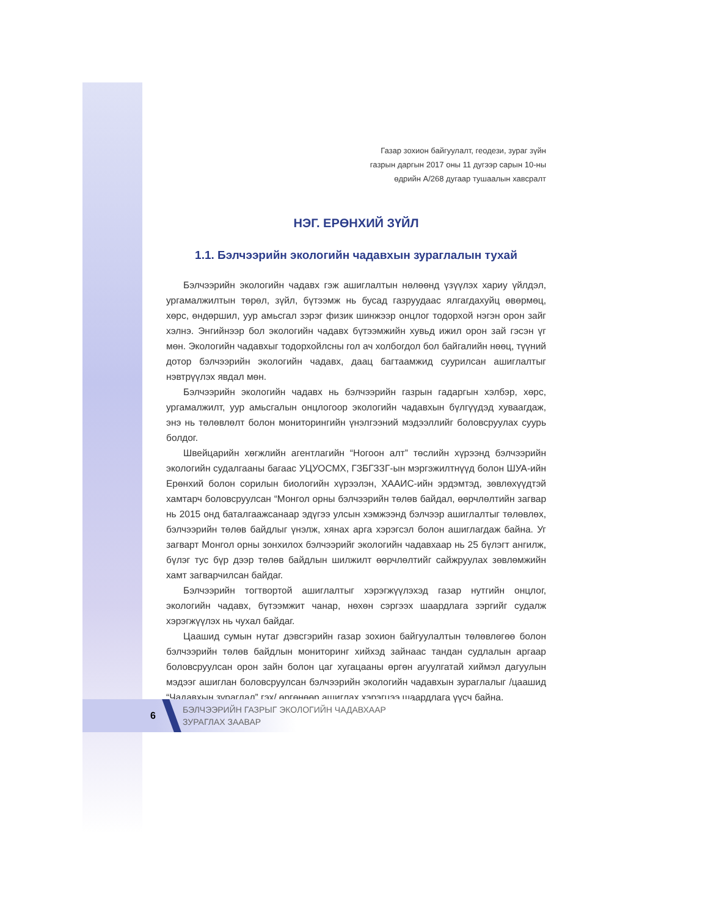Газар зохион байгуулалт, геодези, зураг зүйн
газрын даргын 2017 оны 11 дугээр сарын 10-ны
өдрийн А/268 дугаар тушаалын хавсралт
НЭГ. ЕРӨНХИЙ ЗҮЙЛ
1.1. Бэлчээрийн экологийн чадавхын зураглалын тухай
Бэлчээрийн экологийн чадавх гэж ашиглалтын нөлөөнд үзүүлэх хариу үйлдэл, ургамалжилтын төрөл, зүйл, бүтээмж нь бусад газруудаас ялгагдахуйц өвөрмөц, хөрс, өндөршил, уур амьсгал зэрэг физик шинжээр онцлог тодорхой нэгэн орон зайг хэлнэ. Энгийнээр бол экологийн чадавх бүтээмжийн хувьд ижил орон зай гэсэн үг мөн. Экологийн чадавхыг тодорхойлсны гол ач холбогдол бол байгалийн нөөц, түүний дотор бэлчээрийн экологийн чадавх, даац багтаамжид суурилсан ашиглалтыг нэвтрүүлэх явдал мөн.
Бэлчээрийн экологийн чадавх нь бэлчээрийн газрын гадаргын хэлбэр, хөрс, ургамалжилт, уур амьсгалын онцлогоор экологийн чадавхын бүлгүүдэд хуваагдаж, энэ нь төлөвлөлт болон мониторингийн үнэлгээний мэдээллийг боловсруулах суурь болдог.
Швейцарийн хөгжлийн агентлагийн “Ногоон алт” төслийн хүрээнд бэлчээрийн экологийн судалгааны багаас УЦУОСМХ, ГЗБГЗЗГ-ын мэргэжилтнүүд болон ШУА-ийн Ерөнхий болон сорилын биологийн хүрээлэн, ХААИС-ийн эрдэмтэд, зөвлөхүүдтэй хамтарч боловсруулсан “Монгол орны бэлчээрийн төлөв байдал, өөрчлөлтийн загвар нь 2015 онд баталгаажсанаар эдүгээ улсын хэмжээнд бэлчээр ашиглалтыг төлөвлөх, бэлчээрийн төлөв байдлыг үнэлж, хянах арга хэрэгсэл болон ашиглагдаж байна. Уг загварт Монгол орны зонхилох бэлчээрийг экологийн чадавхаар нь 25 бүлэгт ангилж, бүлэг тус бүр дээр төлөв байдлын шилжилт өөрчлөлтийг сайжруулах зөвлөмжийн хамт загварчилсан байдаг.
Бэлчээрийн тогтвортой ашиглалтыг хэрэгжүүлэхэд газар нутгийн онцлог, экологийн чадавх, бүтээмжит чанар, нөхөн сэргээх шаардлага зэргийг судалж хэрэгжүүлэх нь чухал байдаг.
Цаашид сумын нутаг дэвсгэрийн газар зохион байгуулалтын төлөвлөгөө болон бэлчээрийн төлөв байдлын мониторинг хийхэд зайнаас тандан судлалын аргаар боловсруулсан орон зайн болон цаг хугацааны өргөн агуулгатай хиймэл дагуулын мэдээг ашиглан боловсруулсан бэлчээрийн экологийн чадавхын зураглалыг /цаашид “Чадавхын зураглал” гэх/ өргөнөөр ашиглах хэрэгцээ шаардлага үүсч байна.
6
БЭЛЧЭЭРИЙН ГАЗРЫГ ЭКОЛОГИЙН ЧАДАВХААР
ЗУРАГЛАХ ЗААВАР